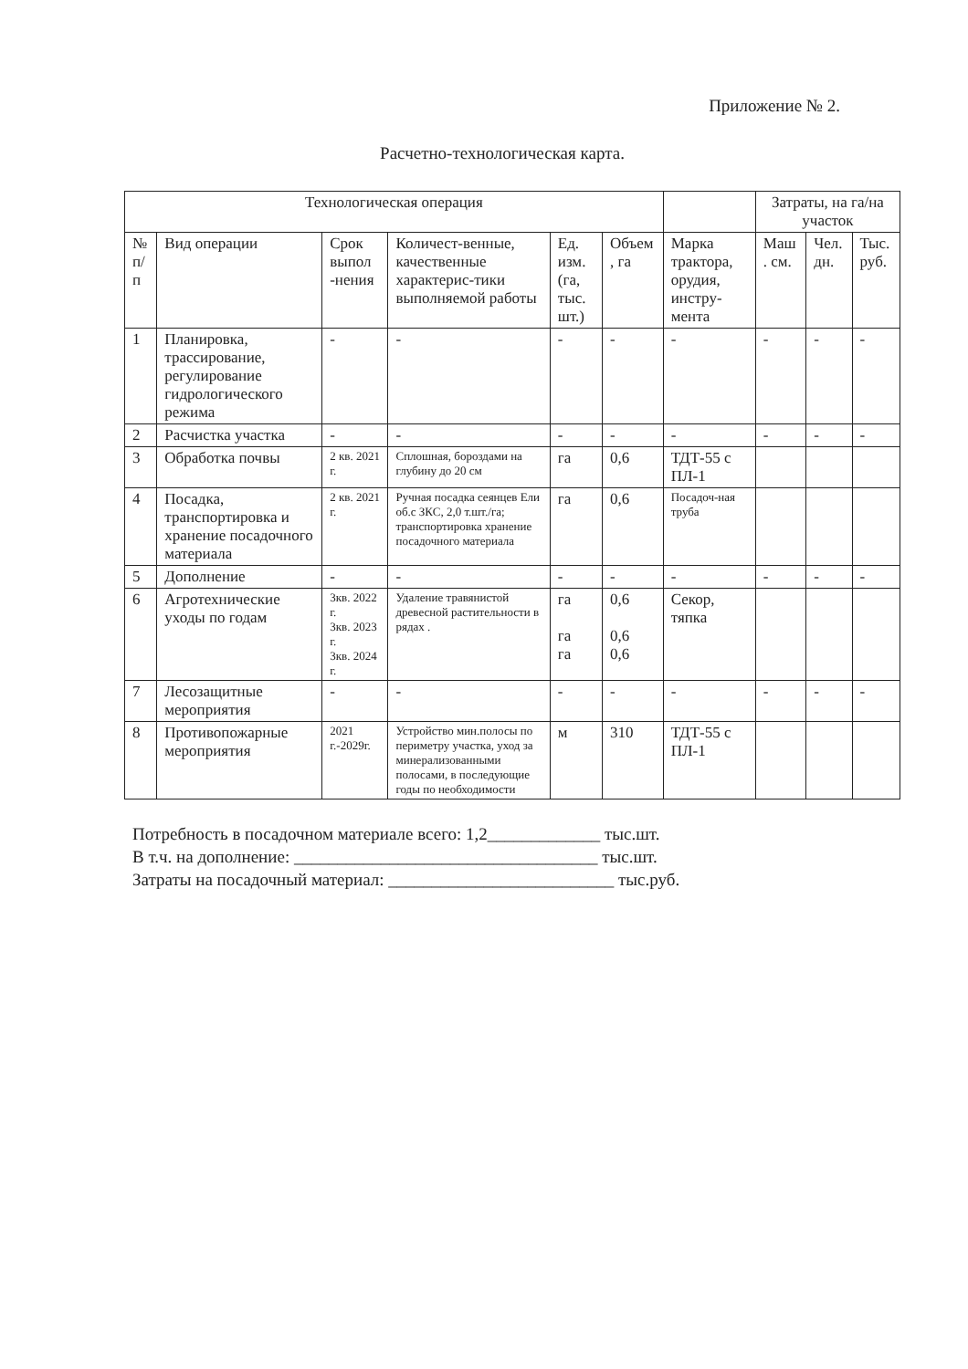Приложение № 2.
Расчетно-технологическая карта.
| Технологическая операция | | | | | | | Затраты, на га/на участок | | |
| --- | --- | --- | --- | --- | --- | --- | --- | --- | --- |
| № п/п | Вид операции | Срок выпол -нения | Количест-венные, качественные характерис-тики выполняемой работы | Ед. изм. (га, тыс. шт.) | Объем , га | Марка трактора, орудия, инстру-мента | Маш . см. | Чел. дн. | Тыс. руб. |
| 1 | Планировка, трассирование, регулирование гидрологического режима | - | - | - | - | - | - | - | - |
| 2 | Расчистка участка | - | - | - | - | - | - | - | - |
| 3 | Обработка почвы | 2 кв. 2021 г. | Сплошная, бороздами на глубину до 20 см | га | 0,6 | ТДТ-55 с ПЛ-1 | | | |
| 4 | Посадка, транспортировка и хранение посадочного материала | 2 кв. 2021 г. | Ручная посадка сеянцев Ели об.с ЗКС, 2,0 т.шт./га; транспортировка хранение посадочного материала | га | 0,6 | Посадоч-ная труба | | | |
| 5 | Дополнение | - | - | - | - | - | - | - | - |
| 6 | Агротехнические уходы по годам | 3кв. 2022 г. 3кв. 2023 г. 3кв. 2024 г. | Удаление травянистой древесной растительности в рядах . | га га га | 0,6 0,6 0,6 | Секор, тяпка | | | |
| 7 | Лесозащитные мероприятия | - | - | - | - | - | - | - | - |
| 8 | Противопожарные мероприятия | 2021 г.-2029г. | Устройство мин.полосы по периметру участка, уход за минерализованными полосами, в последующие годы по необходимости | м | 310 | ТДТ-55 с ПЛ-1 | | | |
Потребность в посадочном материале всего: 1,2_____________ тыс.шт.
В т.ч. на дополнение: ___________________________________ тыс.шт.
Затраты на посадочный материал: __________________________ тыс.руб.